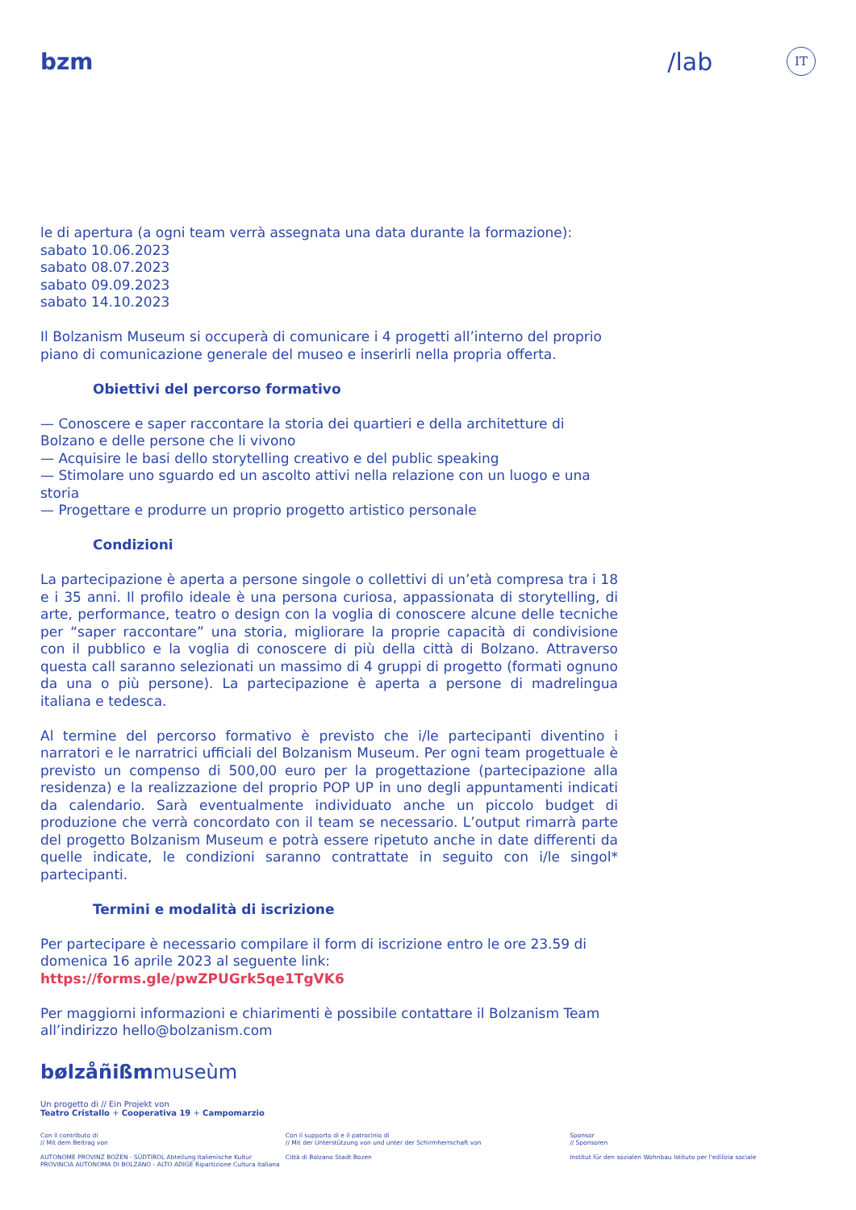bzm /lab IT
le di apertura (a ogni team verrà assegnata una data durante la formazione):
sabato 10.06.2023
sabato 08.07.2023
sabato 09.09.2023
sabato 14.10.2023
Il Bolzanism Museum si occuperà di comunicare i 4 progetti all’interno del proprio piano di comunicazione generale del museo e inserirli nella propria offerta.
Obiettivi del percorso formativo
— Conoscere e saper raccontare la storia dei quartieri e della architetture di Bolzano e delle persone che li vivono
— Acquisire le basi dello storytelling creativo e del public speaking
— Stimolare uno sguardo ed un ascolto attivi nella relazione con un luogo e una storia
— Progettare e produrre un proprio progetto artistico personale
Condizioni
La partecipazione è aperta a persone singole o collettivi di un’età compresa tra i 18 e i 35 anni. Il profilo ideale è una persona curiosa, appassionata di storytelling, di arte, performance, teatro o design con la voglia di conoscere alcune delle tecniche per “saper raccontare” una storia, migliorare la proprie capacità di condivisione con il pubblico e la voglia di conoscere di più della città di Bolzano. Attraverso questa call saranno selezionati un massimo di 4 gruppi di progetto (formati ognuno da una o più persone). La partecipazione è aperta a persone di madrelingua italiana e tedesca.
Al termine del percorso formativo è previsto che i/le partecipanti diventino i narratori e le narratrici ufficiali del Bolzanism Museum. Per ogni team progettuale è previsto un compenso di 500,00 euro per la progettazione (partecipazione alla residenza) e la realizzazione del proprio POP UP in uno degli appuntamenti indicati da calendario. Sarà eventualmente individuato anche un piccolo budget di produzione che verrà concordato con il team se necessario. L’output rimarrà parte del progetto Bolzanism Museum e potrà essere ripetuto anche in date differenti da quelle indicate, le condizioni saranno contrattate in seguito con i/le singol* partecipanti.
Termini e modalità di iscrizione
Per partecipare è necessario compilare il form di iscrizione entro le ore 23.59 di domenica 16 aprile 2023 al seguente link: https://forms.gle/pwZPUGrk5qe1TgVK6
Per maggiorni informazioni e chiarimenti è possibile contattare il Bolzanism Team all’indirizzo hello@bolzanism.com
bølzåñißmmuseùm
Un progetto di // Ein Projekt von
Teatro Cristallo + Cooperativa 19 + Campomarzio
Con il contributo di
// Mit dem Beitrag von
AUTONOME PROVINZ BOZEN - SÜDTIROL Abteilung Italienische Kultur PROVINCIA AUTONOMA DI BOLZANO - ALTO ADIGE Ripartizione Cultura italiana
Con il supporto di e il patrocinio di
// Mit der Unterstützung von und unter der Schirmherrschaft von
Città di Bolzano Stadt Bozen
Sponsor
// Sponsoren
Institut für den sozialen Wohnbau Istituto per l'edilizia sociale